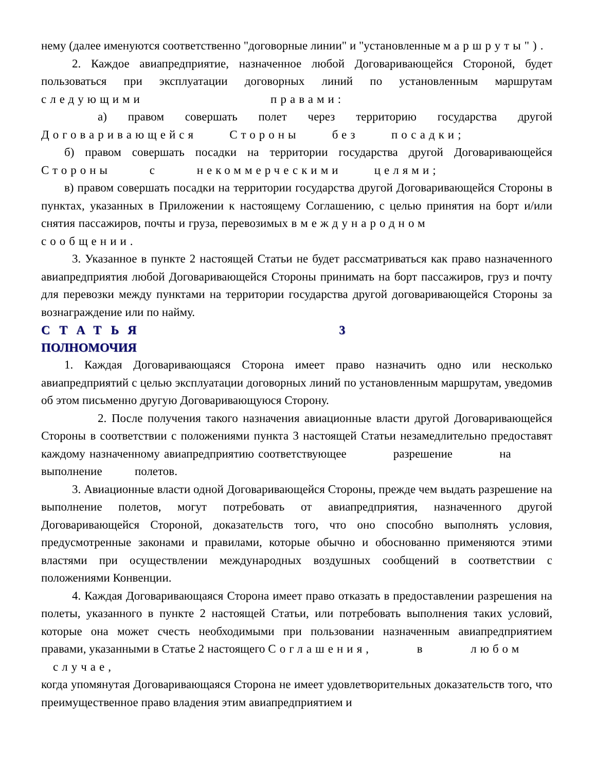нему (далее именуются соответственно "договорные линии" и "установленные маршруты").
2. Каждое авиапредприятие, назначенное любой Договаривающейся Стороной, будет пользоваться при эксплуатации договорных линий по установленным маршрутам следующими правами:
а) правом совершать полет через территорию государства другой Договаривающейся Стороны без посадки;
б) правом совершать посадки на территории государства другой Договаривающейся Стороны с некоммерческими целями;
в) правом совершать посадки на территории государства другой Договаривающейся Стороны в пунктах, указанных в Приложении к настоящему Соглашению, с целью принятия на борт и/или снятия пассажиров, почты и груза, перевозимых в международном сообщении.
3. Указанное в пункте 2 настоящей Статьи не будет рассматриваться как право назначенного авиапредприятия любой Договаривающейся Стороны принимать на борт пассажиров, груз и почту для перевозки между пунктами на территории государства другой договаривающейся Стороны за вознаграждение или по найму.
СТАТЬЯ 3
ПОЛНОМОЧИЯ
1. Каждая Договаривающаяся Сторона имеет право назначить одно или несколько авиапредприятий с целью эксплуатации договорных линий по установленным маршрутам, уведомив об этом письменно другую Договаривающуюся Сторону.
2. После получения такого назначения авиационные власти другой Договаривающейся Стороны в соответствии с положениями пункта 3 настоящей Статьи незамедлительно предоставят каждому назначенному авиапредприятию соответствующее разрешение на выполнение полетов.
3. Авиационные власти одной Договаривающейся Стороны, прежде чем выдать разрешение на выполнение полетов, могут потребовать от авиапредприятия, назначенного другой Договаривающейся Стороной, доказательств того, что оно способно выполнять условия, предусмотренные законами и правилами, которые обычно и обоснованно применяются этими властями при осуществлении международных воздушных сообщений в соответствии с положениями Конвенции.
4. Каждая Договаривающаяся Сторона имеет право отказать в предоставлении разрешения на полеты, указанного в пункте 2 настоящей Статьи, или потребовать выполнения таких условий, которые она может счесть необходимыми при пользовании назначенным авиапредприятием правами, указанными в Статье 2 настоящего Соглашения, в любом случае,
когда упомянутая Договаривающаяся Сторона не имеет удовлетворительных доказательств того, что преимущественное право владения этим авиапредприятием и